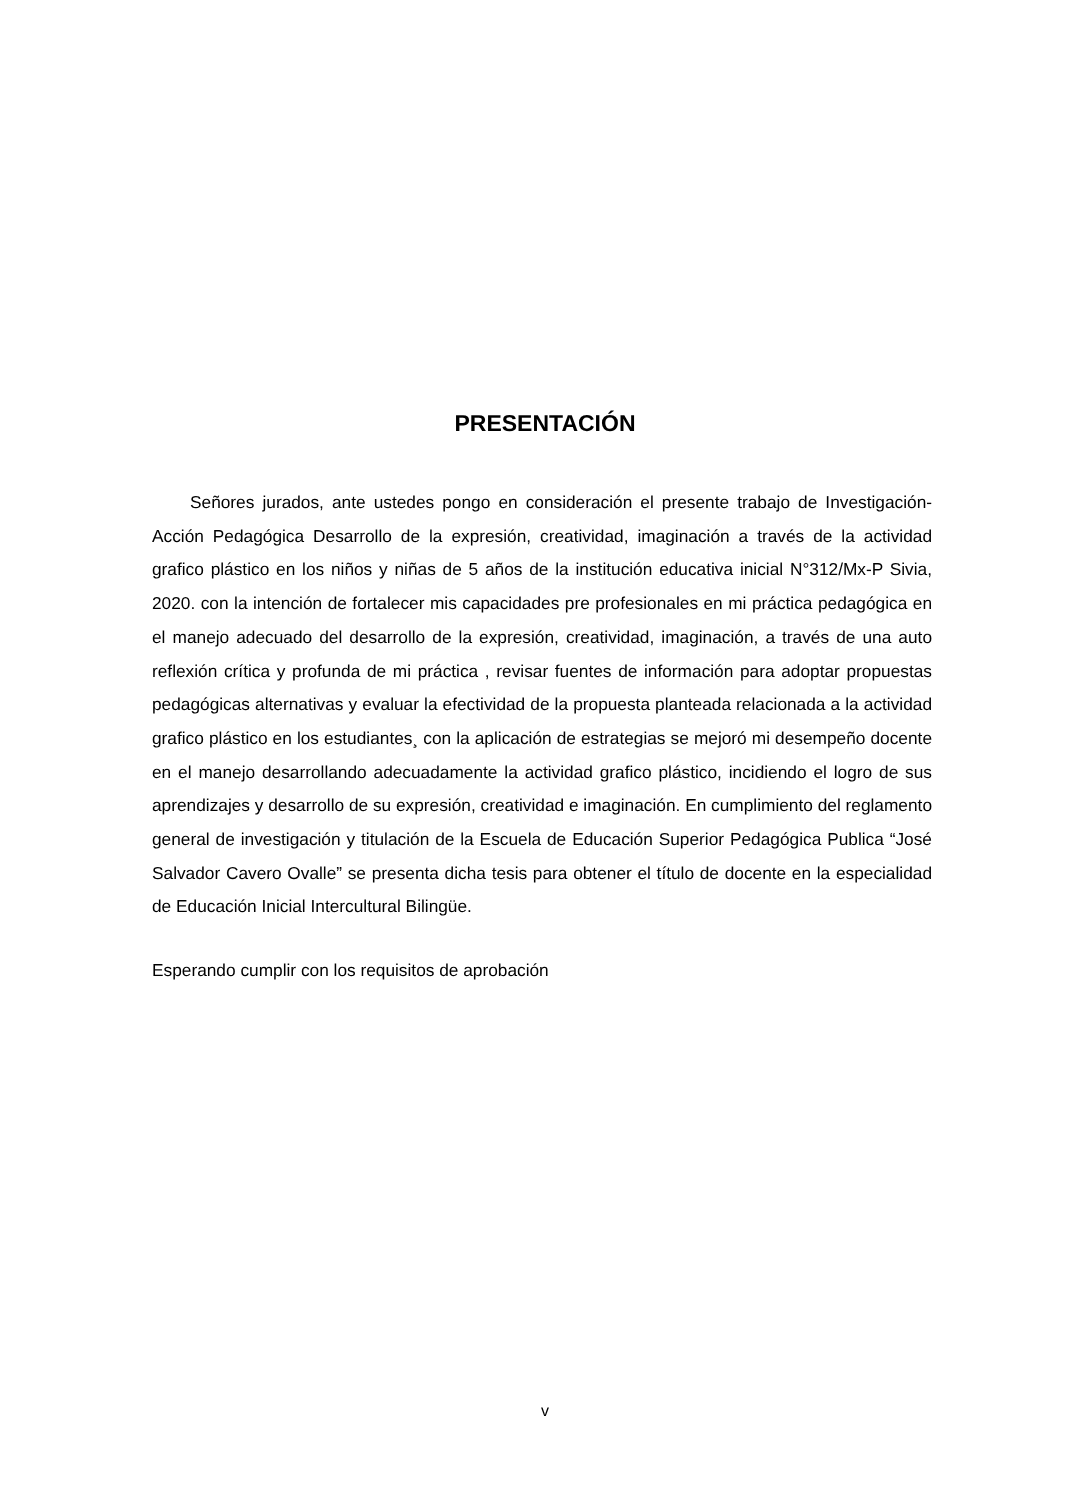PRESENTACIÓN
Señores jurados, ante ustedes pongo en consideración el presente trabajo de Investigación-Acción Pedagógica Desarrollo de la expresión, creatividad, imaginación a través de la actividad grafico plástico en los niños y niñas de 5 años de la institución educativa inicial N°312/Mx-P Sivia, 2020. con la intención de fortalecer mis capacidades pre profesionales en mi práctica pedagógica en el manejo adecuado del desarrollo de la expresión, creatividad, imaginación, a través de una auto reflexión crítica y profunda de mi práctica , revisar fuentes de información para adoptar propuestas pedagógicas alternativas y evaluar la efectividad de la propuesta planteada relacionada a la actividad grafico plástico en los estudiantes¸ con la aplicación de estrategias se mejoró mi desempeño docente en el manejo desarrollando adecuadamente la actividad grafico plástico, incidiendo el logro de sus aprendizajes y desarrollo de su expresión, creatividad e imaginación. En cumplimiento del reglamento general de investigación y titulación de la Escuela de Educación Superior Pedagógica Publica “José Salvador Cavero Ovalle” se presenta dicha tesis para obtener el título de docente en la especialidad de Educación Inicial Intercultural Bilingüe.
Esperando cumplir con los requisitos de aprobación
v